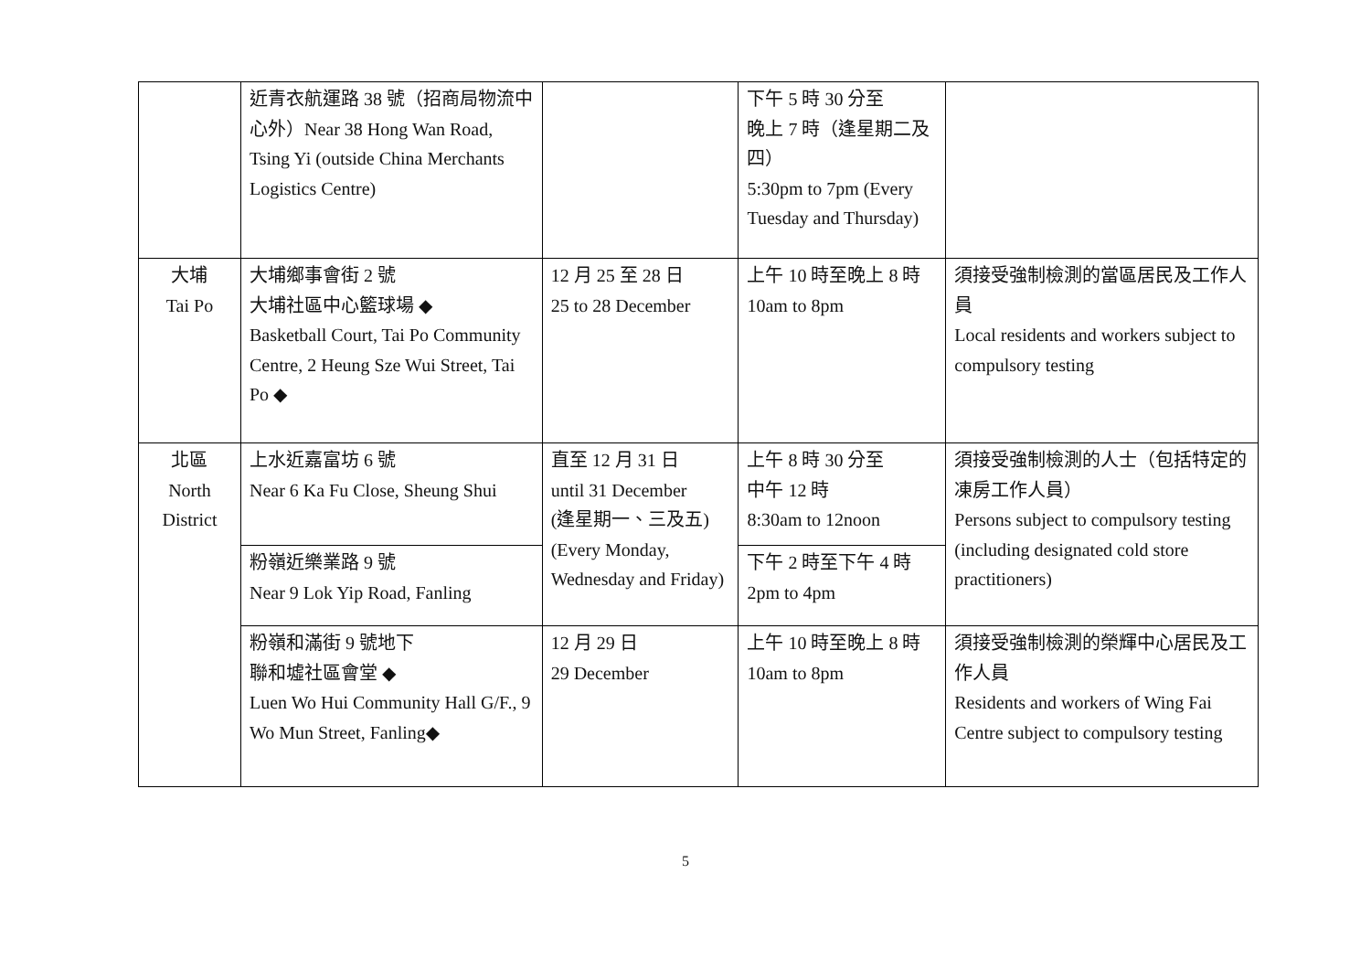| | 近青衣航運路 38 號（招商局物流中心外）Near 38 Hong Wan Road, Tsing Yi (outside China Merchants Logistics Centre) | | 下午 5 時 30 分至 晚上 7 時（逢星期二及四） 5:30pm to 7pm (Every Tuesday and Thursday) | |
| 大埔 Tai Po | 大埔鄉事會街 2 號 大埔社區中心籃球場 ◆ Basketball Court, Tai Po Community Centre, 2 Heung Sze Wui Street, Tai Po ◆ | 12 月 25 至 28 日 25 to 28 December | 上午 10 時至晚上 8 時 10am to 8pm | 須接受強制檢測的當區居民及工作人員 Local residents and workers subject to compulsory testing |
| 北區 North District | 上水近嘉富坊 6 號 Near 6 Ka Fu Close, Sheung Shui | 直至 12 月 31 日 until 31 December (逢星期一、三及五) (Every Monday, Wednesday and Friday) | 上午 8 時 30 分至 中午 12 時 8:30am to 12noon | 須接受強制檢測的人士（包括特定的凍房工作人員） Persons subject to compulsory testing (including designated cold store practitioners) |
| | 粉嶺近樂業路 9 號 Near 9 Lok Yip Road, Fanling | | 下午 2 時至下午 4 時 2pm to 4pm | |
| | 粉嶺和滿街 9 號地下 聯和墟社區會堂 ◆ Luen Wo Hui Community Hall G/F., 9 Wo Mun Street, Fanling◆ | 12 月 29 日 29 December | 上午 10 時至晚上 8 時 10am to 8pm | 須接受強制檢測的榮輝中心居民及工作人員 Residents and workers of Wing Fai Centre subject to compulsory testing |
5